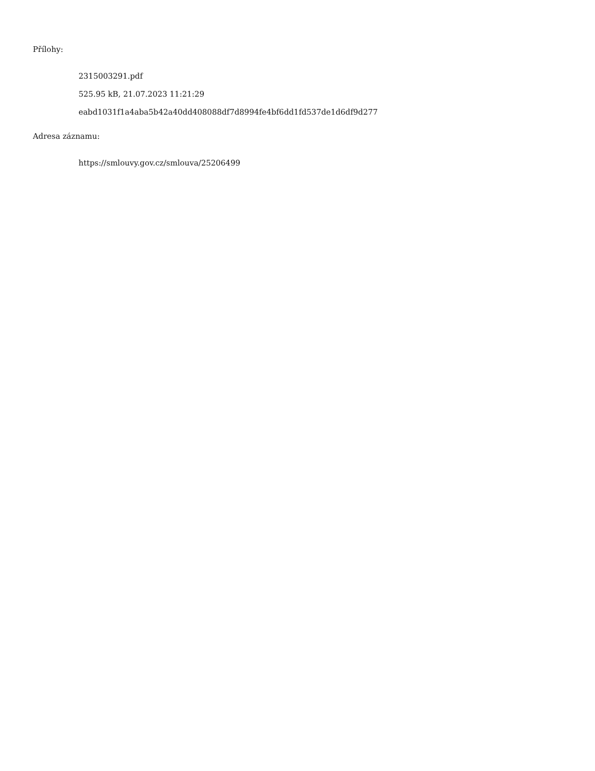Přílohy:
2315003291.pdf
525.95 kB, 21.07.2023 11:21:29
eabd1031f1a4aba5b42a40dd408088df7d8994fe4bf6dd1fd537de1d6df9d277
Adresa záznamu:
https://smlouvy.gov.cz/smlouva/25206499